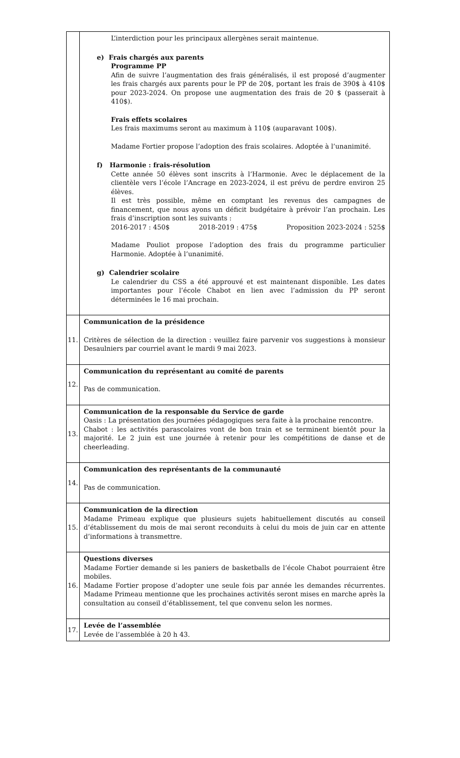| | L’interdiction pour les principaux allergènes serait maintenue. e) Frais chargés aux parents Programme PP Afin de suivre l’augmentation des frais généralisés, il est proposé d’augmenter les frais chargés aux parents pour le PP de 20$, portant les frais de 390$ à 410$ pour 2023-2024. On propose une augmentation des frais de 20 $ (passerait à 410$). Frais effets scolaires Les frais maximums seront au maximum à 110$ (auparavant 100$). Madame Fortier propose l’adoption des frais scolaires. Adoptée à l’unanimité. f) Harmonie : frais-résolution Cette année 50 élèves sont inscrits à l’Harmonie. Avec le déplacement de la clientèle vers l’école l’Ancrage en 2023-2024, il est prévu de perdre environ 25 élèves. Il est très possible, même en comptant les revenus des campagnes de financement, que nous ayons un déficit budgétaire à prévoir l’an prochain. Les frais d’inscription sont les suivants : 2016-2017 : 450$ 2018-2019 : 475$ Proposition 2023-2024 : 525$ Madame Pouliot propose l’adoption des frais du programme particulier Harmonie. Adoptée à l’unanimité. g) Calendrier scolaire Le calendrier du CSS a été approuvé et est maintenant disponible. Les dates importantes pour l’école Chabot en lien avec l’admission du PP seront déterminées le 16 mai prochain. |
| 11. | Communication de la présidence Critères de sélection de la direction : veuillez faire parvenir vos suggestions à monsieur Desaulniers par courriel avant le mardi 9 mai 2023. |
| 12. | Communication du représentant au comité de parents Pas de communication. |
| 13. | Communication de la responsable du Service de garde Oasis : La présentation des journées pédagogiques sera faite à la prochaine rencontre. Chabot : les activités parascolaires vont de bon train et se terminent bientôt pour la majorité. Le 2 juin est une journée à retenir pour les compétitions de danse et de cheerleading. |
| 14. | Communication des représentants de la communauté Pas de communication. |
| 15. | Communication de la direction Madame Primeau explique que plusieurs sujets habituellement discutés au conseil d’établissement du mois de mai seront reconduits à celui du mois de juin car en attente d’informations à transmettre. |
| 16. | Questions diverses Madame Fortier demande si les paniers de basketballs de l’école Chabot pourraient être mobiles. Madame Fortier propose d’adopter une seule fois par année les demandes récurrentes. Madame Primeau mentionne que les prochaines activités seront mises en marche après la consultation au conseil d’établissement, tel que convenu selon les normes. |
| 17. | Levée de l’assemblée Levée de l’assemblée à 20 h 43. |